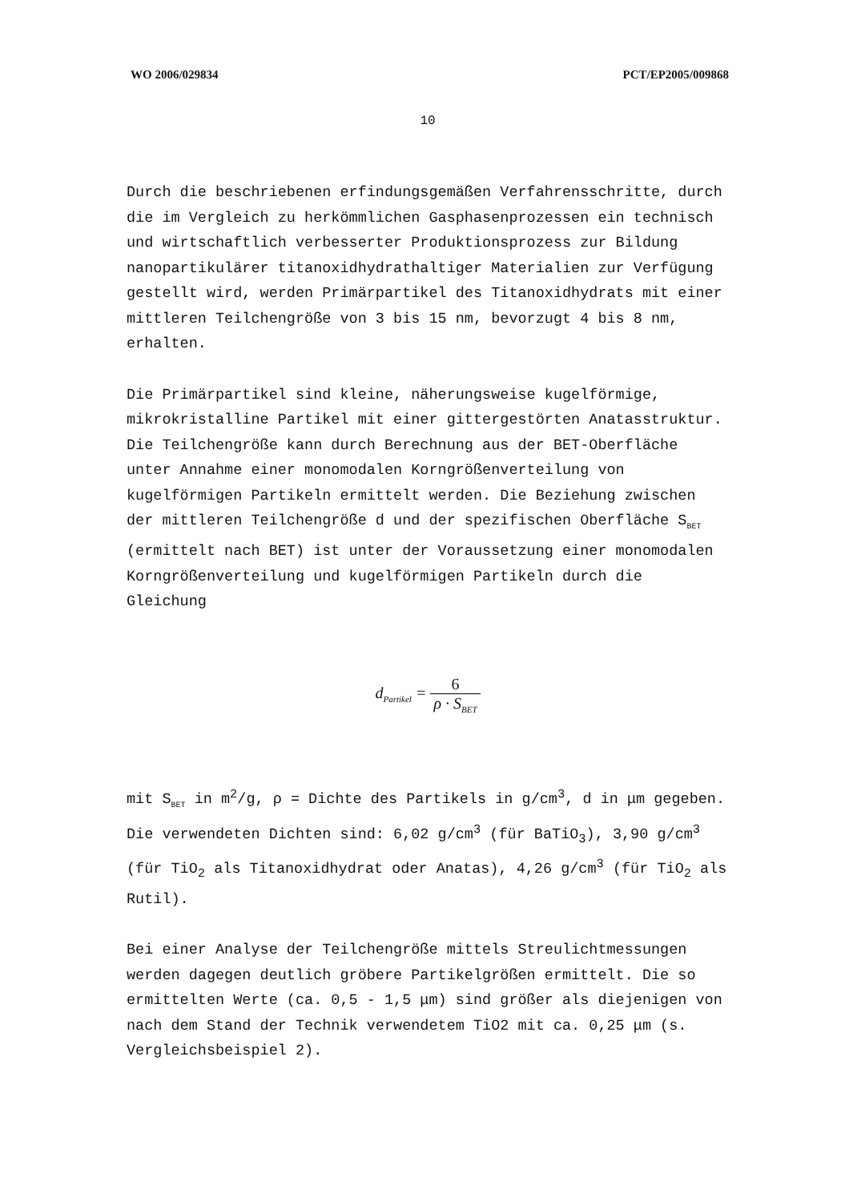WO 2006/029834 PCT/EP2005/009868
10
Durch die beschriebenen erfindungsgemäßen Verfahrensschritte, durch die im Vergleich zu herkömmlichen Gasphasenprozessen ein technisch und wirtschaftlich verbesserter Produktionsprozess zur Bildung nanopartikulärer titanoxidhydrathaltiger Materialien zur Verfügung gestellt wird, werden Primärpartikel des Titanoxidhydrats mit einer mittleren Teilchengröße von 3 bis 15 nm, bevorzugt 4 bis 8 nm, erhalten.
Die Primärpartikel sind kleine, näherungsweise kugelförmige, mikrokristalline Partikel mit einer gittergestörten Anatasstruktur. Die Teilchengröße kann durch Berechnung aus der BET-Oberfläche unter Annahme einer monomodalen Korngrößenverteilung von kugelförmigen Partikeln ermittelt werden. Die Beziehung zwischen der mittleren Teilchengröße d und der spezifischen Oberfläche S<sub>BET</sub> (ermittelt nach BET) ist unter der Voraussetzung einer monomodalen Korngrößenverteilung und kugelförmigen Partikeln durch die Gleichung
d<sub>Partikel</sub> = 6 ρ · S<sub>BET</sub>
mit S<sub>BET</sub> in m<sup>2</sup>/g, ρ = Dichte des Partikels in g/cm<sup>3</sup>, d in μm gegeben. Die verwendeten Dichten sind: 6,02 g/cm<sup>3</sup> (für BaTiO<sub>3</sub>), 3,90 g/cm<sup>3</sup> (für TiO<sub>2</sub> als Titanoxidhydrat oder Anatas), 4,26 g/cm<sup>3</sup> (für TiO<sub>2</sub> als Rutil).
Bei einer Analyse der Teilchengröße mittels Streulichtmessungen werden dagegen deutlich gröbere Partikelgrößen ermittelt. Die so ermittelten Werte (ca. 0,5 - 1,5 μm) sind größer als diejenigen von nach dem Stand der Technik verwendetem TiO2 mit ca. 0,25 μm (s. Vergleichsbeispiel 2).